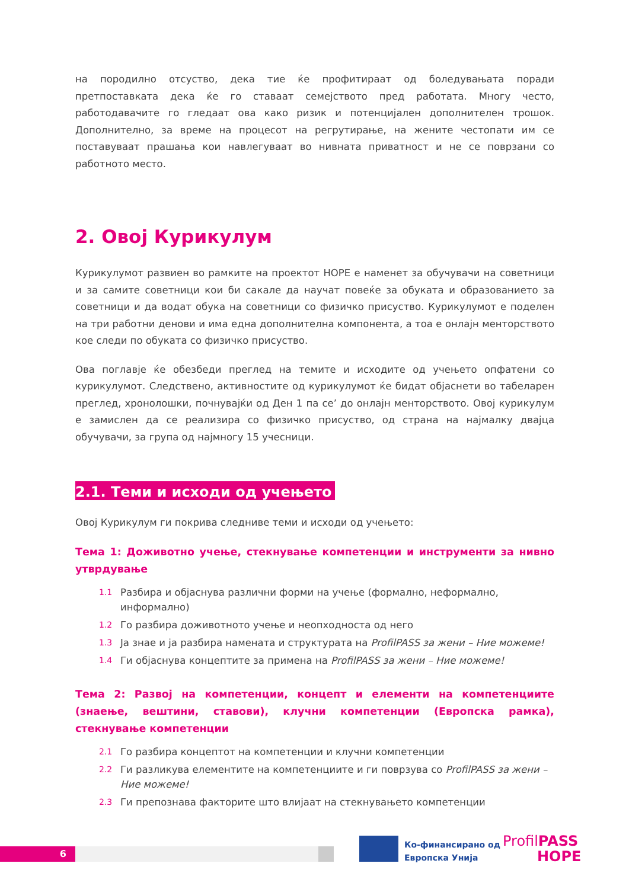на породилно отсуство, дека тие ќе профитираат од боледувањата поради претпоставката дека ќе го ставаат семејството пред работата. Многу често, работодавачите го гледаат ова како ризик и потенцијален дополнителен трошок. Дополнително, за време на процесот на регрутирање, на жените честопати им се поставуваат прашања кои навлегуваат во нивната приватност и не се поврзани со работното место.
2. Овој Курикулум
Курикулумот развиен во рамките на проектот HOPE е наменет за обучувачи на советници и за самите советници кои би сакале да научат повеќе за обуката и образованието за советници и да водат обука на советници со физичко присуство. Курикулумот е поделен на три работни денови и има една дополнителна компонента, а тоа е онлајн менторството кое следи по обуката со физичко присуство.
Ова поглавје ќе обезбеди преглед на темите и исходите од учењето опфатени со курикулумот. Следствено, активностите од курикулумот ќе бидат објаснети во табеларен преглед, хронолошки, почнувајќи од Ден 1 па се’ до онлајн менторството. Овој курикулум е замислен да се реализира со физичко присуство, од страна на најмалку двајца обучувачи, за група од најмногу 15 учесници.
2.1. Теми и исходи од учењето
Овој Курикулум ги покрива следниве теми и исходи од учењето:
Тема 1: Доживотно учење, стекнување компетенции и инструменти за нивно утврдување
1.1 Разбира и објаснува различни форми на учење (формално, неформално, информално)
1.2 Го разбира доживотното учење и неопходноста од него
1.3 Ја знае и ја разбира намената и структурата на ProfilPASS за жени – Ние можеме!
1.4 Ги објаснува концептите за примена на ProfilPASS за жени – Ние можеме!
Тема 2: Развој на компетенции, концепт и елементи на компетенциите (знаење, вештини, ставови), клучни компетенции (Европска рамка), стекнување компетенции
2.1 Го разбира концептот на компетенции и клучни компетенции
2.2 Ги разликува елементите на компетенциите и ги поврзува со ProfilPASS за жени – Ние можеме!
2.3 Ги препознава факторите што влијаат на стекнувањето компетенции
6
Ко-финансирано од
Европска Унија
ProfilPASS
HOPE